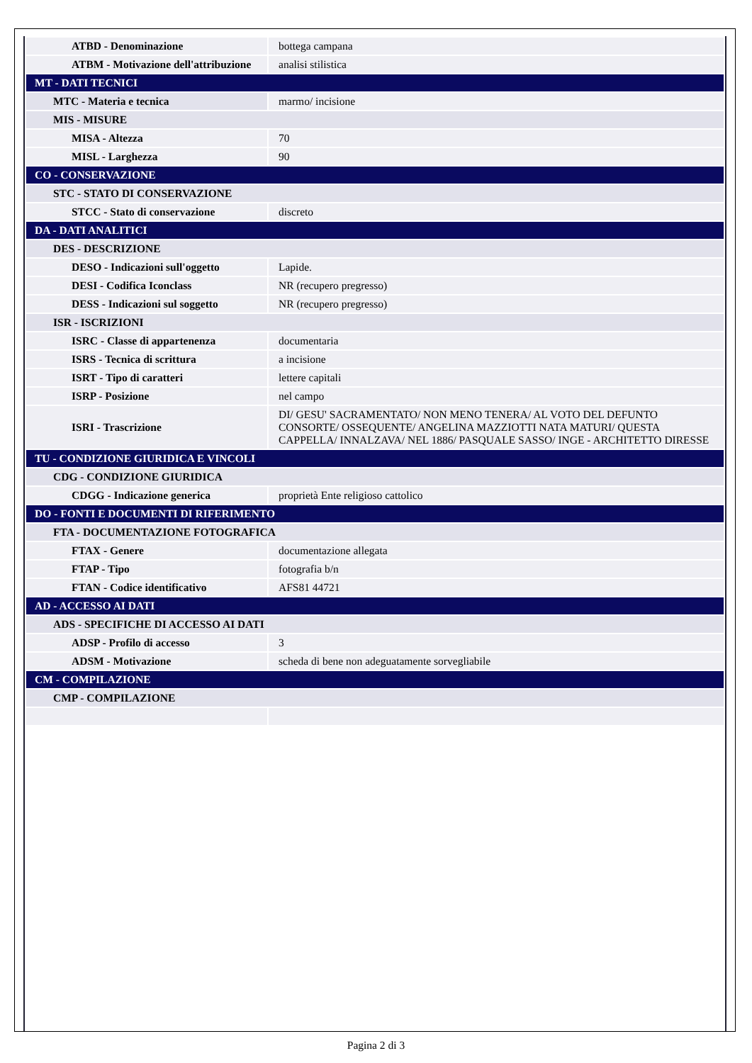| ATBD - Denominazione | bottega campana |
| ATBM - Motivazione dell'attribuzione | analisi stilistica |
| MT - DATI TECNICI | |
| MTC - Materia e tecnica | marmo/ incisione |
| MIS - MISURE | |
| MISA - Altezza | 70 |
| MISL - Larghezza | 90 |
| CO - CONSERVAZIONE | |
| STC - STATO DI CONSERVAZIONE | |
| STCC - Stato di conservazione | discreto |
| DA - DATI ANALITICI | |
| DES - DESCRIZIONE | |
| DESO - Indicazioni sull'oggetto | Lapide. |
| DESI - Codifica Iconclass | NR (recupero pregresso) |
| DESS - Indicazioni sul soggetto | NR (recupero pregresso) |
| ISR - ISCRIZIONI | |
| ISRC - Classe di appartenenza | documentaria |
| ISRS - Tecnica di scrittura | a incisione |
| ISRT - Tipo di caratteri | lettere capitali |
| ISRP - Posizione | nel campo |
| ISRI - Trascrizione | DI/ GESU' SACRAMENTATO/ NON MENO TENERA/ AL VOTO DEL DEFUNTO CONSORTE/ OSSEQUENTE/ ANGELINA MAZZIOTTI NATA MATURI/ QUESTA CAPPELLA/ INNALZAVA/ NEL 1886/ PASQUALE SASSO/ INGE - ARCHITETTO DIRESSE |
| TU - CONDIZIONE GIURIDICA E VINCOLI | |
| CDG - CONDIZIONE GIURIDICA | |
| CDGG - Indicazione generica | proprietà Ente religioso cattolico |
| DO - FONTI E DOCUMENTI DI RIFERIMENTO | |
| FTA - DOCUMENTAZIONE FOTOGRAFICA | |
| FTAX - Genere | documentazione allegata |
| FTAP - Tipo | fotografia b/n |
| FTAN - Codice identificativo | AFS81 44721 |
| AD - ACCESSO AI DATI | |
| ADS - SPECIFICHE DI ACCESSO AI DATI | |
| ADSP - Profilo di accesso | 3 |
| ADSM - Motivazione | scheda di bene non adeguatamente sorvegliabile |
| CM - COMPILAZIONE | |
| CMP - COMPILAZIONE | |
Pagina 2 di 3